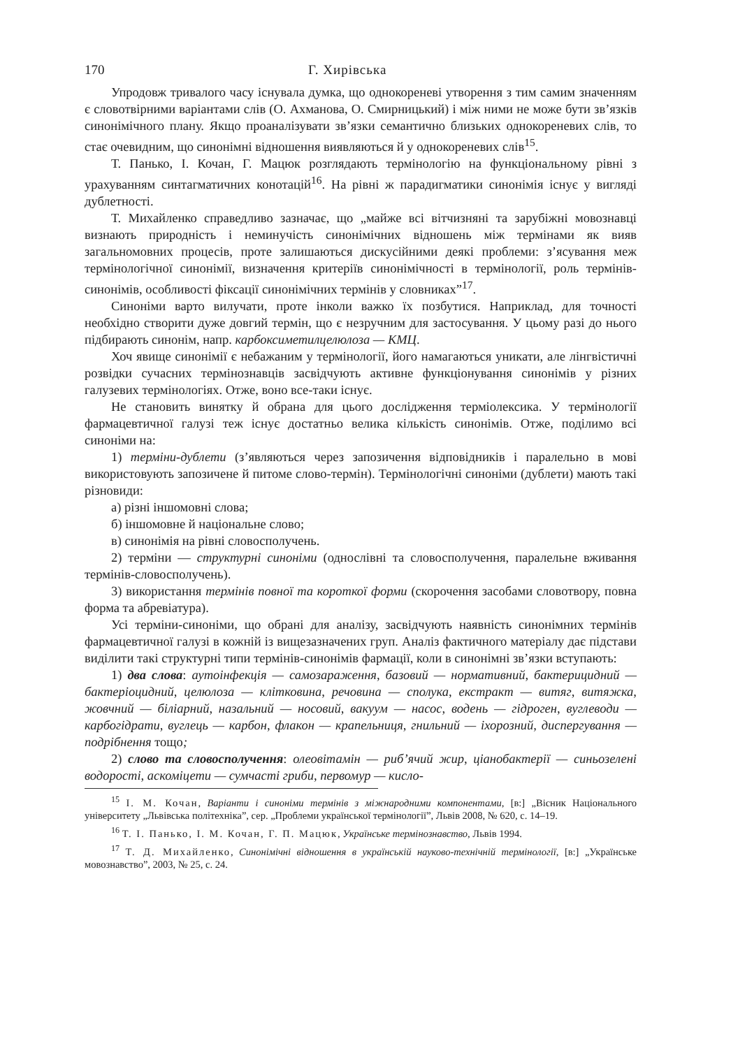170 Г. Хирівська
Упродовж тривалого часу існувала думка, що однокореневі утворення з тим самим значенням є словотвірними варіантами слів (О. Ахманова, О. Смирницький) і між ними не може бути зв’язків синонімічного плану. Якщо проаналізувати зв’язки семантично близьких однокореневих слів, то стає очевидним, що синонімні відношення виявляються й у однокореневих слів<sup>15</sup>.
Т. Панько, І. Кочан, Г. Мацюк розглядають термінологію на функціональному рівні з урахуванням синтагматичних конотацій<sup>16</sup>. На рівні ж парадигматики синонімія існує у вигляді дублетності.
Т. Михайленко справедливо зазначає, що „майже всі вітчизняні та зарубіжні мовознавці визнають природність і неминучість синонімічних відношень між термінами як вияв загальномовних процесів, проте залишаються дискусійними деякі проблеми: з’ясування меж термінологічної синонімії, визначення критеріїв синонімічності в термінології, роль термінів-синонімів, особливості фіксації синонімічних термінів у словниках”<sup>17</sup>.
Синоніми варто вилучати, проте інколи важко їх позбутися. Наприклад, для точності необхідно створити дуже довгий термін, що є незручним для застосування. У цьому разі до нього підбирають синонім, напр. карбоксиметилцелюлоза — КМЦ.
Хоч явище синонімії є небажаним у термінології, його намагаються уникати, але лінгвістичні розвідки сучасних термінознавців засвідчують активне функціонування синонімів у різних галузевих термінологіях. Отже, воно все-таки існує.
Не становить винятку й обрана для цього дослідження терміолексика. У термінології фармацевтичної галузі теж існує достатньо велика кількість синонімів. Отже, поділимо всі синоніми на:
1) терміни-дублети (з’являються через запозичення відповідників і паралельно в мові використовують запозичене й питоме слово-термін). Термінологічні синоніми (дублети) мають такі різновиди:
а) різні іншомовні слова;
б) іншомовне й національне слово;
в) синонімія на рівні словосполучень.
2) терміни — структурні синоніми (однослівні та словосполучення, паралельне вживання термінів-словосполучень).
3) використання термінів повної та короткої форми (скорочення засобами словотвору, повна форма та абревіатура).
Усі терміни-синоніми, що обрані для аналізу, засвідчують наявність синонімних термінів фармацевтичної галузі в кожній із вищезазначених груп. Аналіз фактичного матеріалу дає підстави виділити такі структурні типи термінів-синонімів фармації, коли в синонімні зв’язки вступають:
1) два слова: аутоінфекція — самозараження, базовий — нормативний, бактерицидний — бактеріоцидний, целюлоза — клітковина, речовина — сполука, екстракт — витяг, витяжка, жовчний — біліарний, назальний — носовий, вакуум — насос, водень — гідроген, вуглеводи — карбогідрати, вуглець — карбон, флакон — крапельниця, гнильний — іхорозний, диспергування — подрібнення тощо;
2) слово та словосполучення: олеовітамін — риб’ячий жир, ціанобактерії — синьозелені водорості, аскоміцети — сумчасті гриби, первомур — кисло-
<sup>15</sup> І. М. Кочан, Варіанти і синоніми термінів з міжнародними компонентами, [в:] „Вісник Національного університету „Львівська політехніка”, сер. „Проблеми української термінології”, Львів 2008, № 620, с. 14–19.
<sup>16</sup> Т. І. Панько, І. М. Кочан, Г. П. Мацюк, Українське термінознавство, Львів 1994.
<sup>17</sup> Т. Д. Михайленко, Синонімічні відношення в українській науково-технічній термінології, [в:] „Українське мовознавство”, 2003, № 25, с. 24.